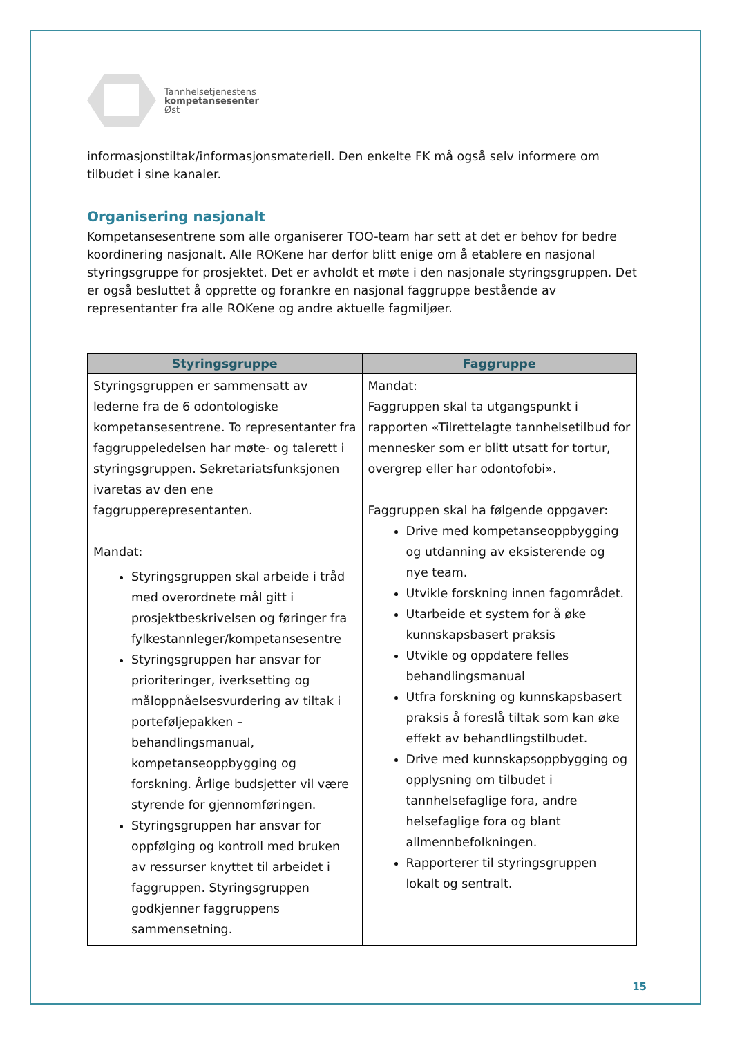Tannhelsetjenestens
kompetansesenter
Øst
informasjonstiltak/informasjonsmateriell. Den enkelte FK må også selv informere om tilbudet i sine kanaler.
Organisering nasjonalt
Kompetansesentrene som alle organiserer TOO-team har sett at det er behov for bedre koordinering nasjonalt. Alle ROKene har derfor blitt enige om å etablere en nasjonal styringsgruppe for prosjektet. Det er avholdt et møte i den nasjonale styringsgruppen. Det er også besluttet å opprette og forankre en nasjonal faggruppe bestående av representanter fra alle ROKene og andre aktuelle fagmiljøer.
| Styringsgruppe | Faggruppe |
| --- | --- |
| Styringsgruppen er sammensatt av lederne fra de 6 odontologiske kompetansesentrene. To representanter fra faggruppeledelsen har møte- og talerett i styringsgruppen. Sekretariatsfunksjonen ivaretas av den ene faggrupperepresentanten. Mandat: Styringsgruppen skal arbeide i tråd med overordnete mål gitt i prosjektbeskrivelsen og føringer fra fylkestannleger/kompetansesentre Styringsgruppen har ansvar for prioriteringer, iverksetting og måloppnåelsesvurdering av tiltak i porteføljepakken – behandlingsmanual, kompetanseoppbygging og forskning. Årlige budsjetter vil være styrende for gjennomføringen. Styringsgruppen har ansvar for oppfølging og kontroll med bruken av ressurser knyttet til arbeidet i faggruppen. Styringsgruppen godkjenner faggruppens sammensetning. | Mandat: Faggruppen skal ta utgangspunkt i rapporten «Tilrettelagte tannhelsetilbud for mennesker som er blitt utsatt for tortur, overgrep eller har odontofobi». Faggruppen skal ha følgende oppgaver: Drive med kompetanseoppbygging og utdanning av eksisterende og nye team. Utvikle forskning innen fagområdet. Utarbeide et system for å øke kunnskapsbasert praksis Utvikle og oppdatere felles behandlingsmanual Utfra forskning og kunnskapsbasert praksis å foreslå tiltak som kan øke effekt av behandlingstilbudet. Drive med kunnskapsoppbygging og opplysning om tilbudet i tannhelsefaglige fora, andre helsefaglige fora og blant allmennbefolkningen. Rapporterer til styringsgruppen lokalt og sentralt. |
15